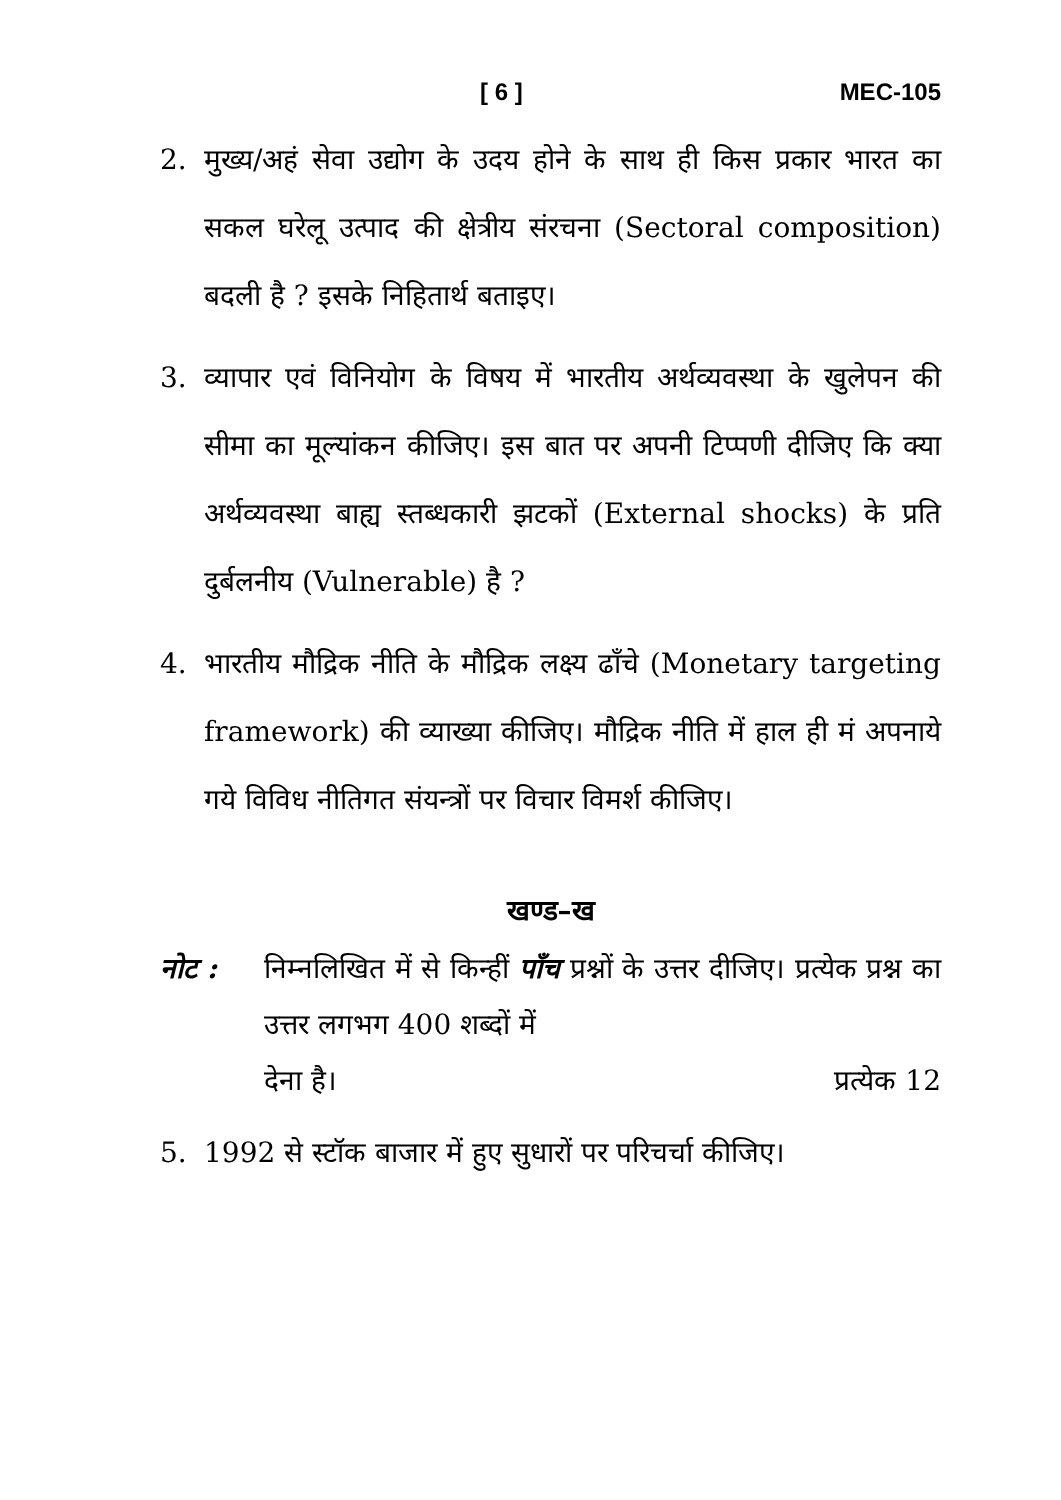[ 6 ] MEC-105
2. मुख्य/अहं सेवा उद्योग के उदय होने के साथ ही किस प्रकार भारत का सकल घरेलू उत्पाद की क्षेत्रीय संरचना (Sectoral composition) बदली है ? इसके निहितार्थ बताइए।
3. व्यापार एवं विनियोग के विषय में भारतीय अर्थव्यवस्था के खुलेपन की सीमा का मूल्यांकन कीजिए। इस बात पर अपनी टिप्पणी दीजिए कि क्या अर्थव्यवस्था बाह्य स्तब्धकारी झटकों (External shocks) के प्रति दुर्बलनीय (Vulnerable) है ?
4. भारतीय मौद्रिक नीति के मौद्रिक लक्ष्य ढाँचे (Monetary targeting framework) की व्याख्या कीजिए। मौद्रिक नीति में हाल ही मं अपनाये गये विविध नीतिगत संयन्त्रों पर विचार विमर्श कीजिए।
खण्ड–ख
नोट : निम्नलिखित में से किन्हीं पाँच प्रश्नों के उत्तर दीजिए। प्रत्येक प्रश्न का उत्तर लगभग 400 शब्दों में
देना है। प्रत्येक 12
5. 1992 से स्टॉक बाजार में हुए सुधारों पर परिचर्चा कीजिए।